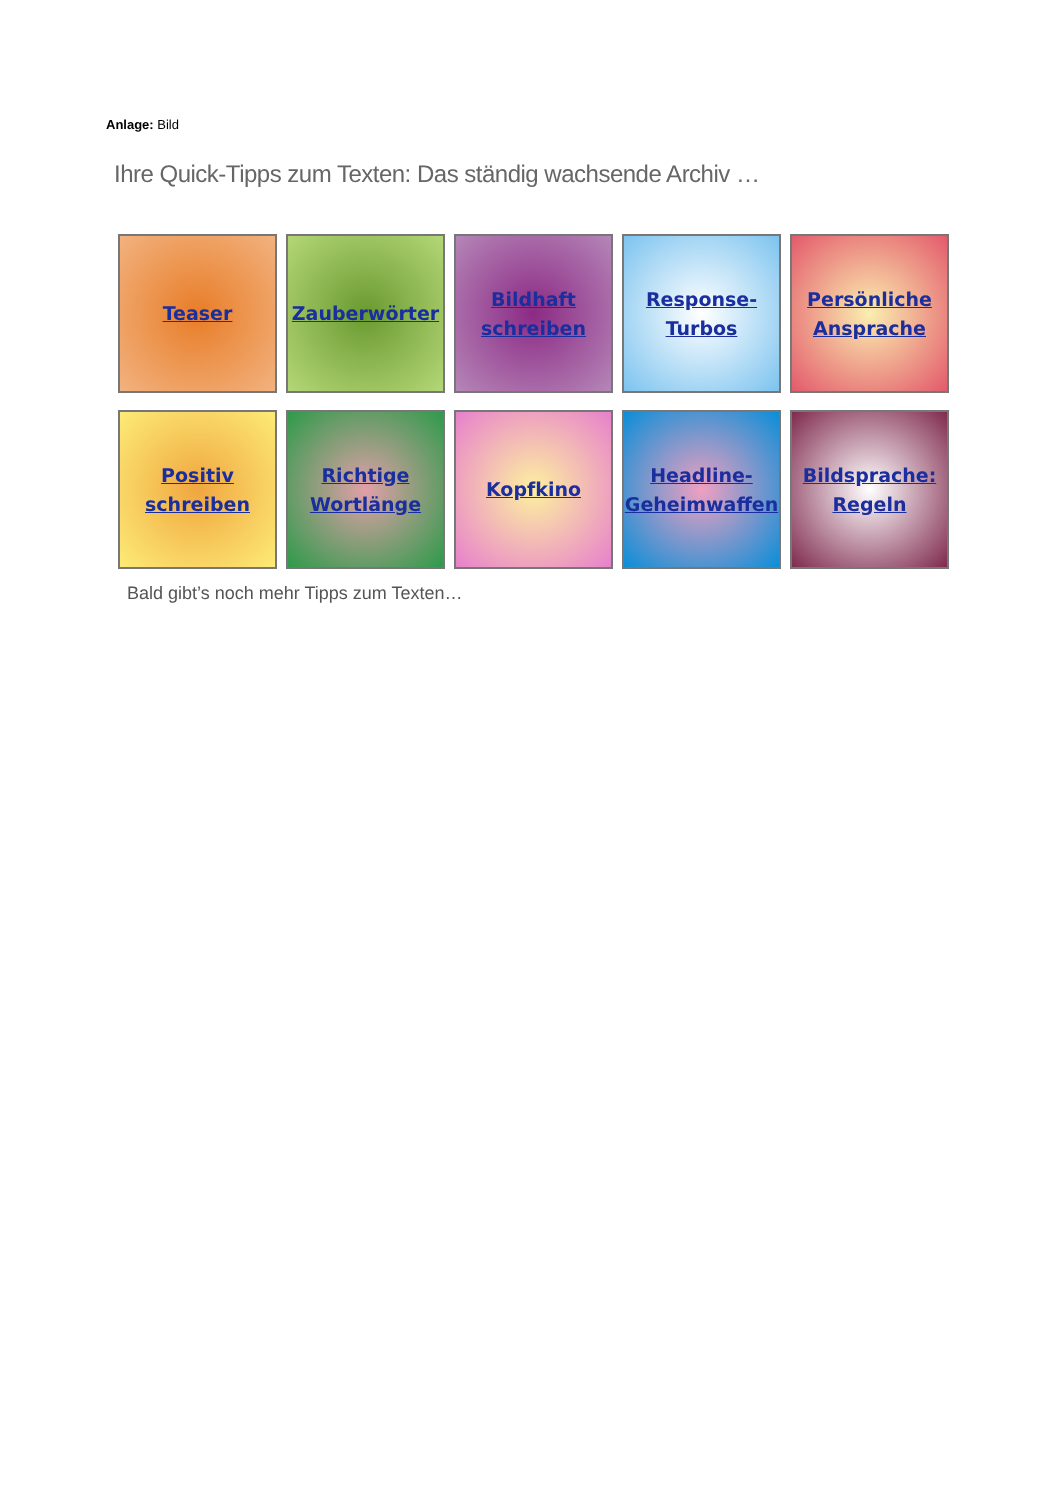Anlage: Bild
Ihre Quick-Tipps zum Texten: Das ständig wachsende Archiv …
Teaser
Zauberwörter
Bildhaft schreiben
Response-Turbos
Persönliche Ansprache
Positiv schreiben
Richtige Wortlänge
Kopfkino
Headline-Geheimwaffen
Bildsprache: Regeln
Bald gibt’s noch mehr Tipps zum Texten…